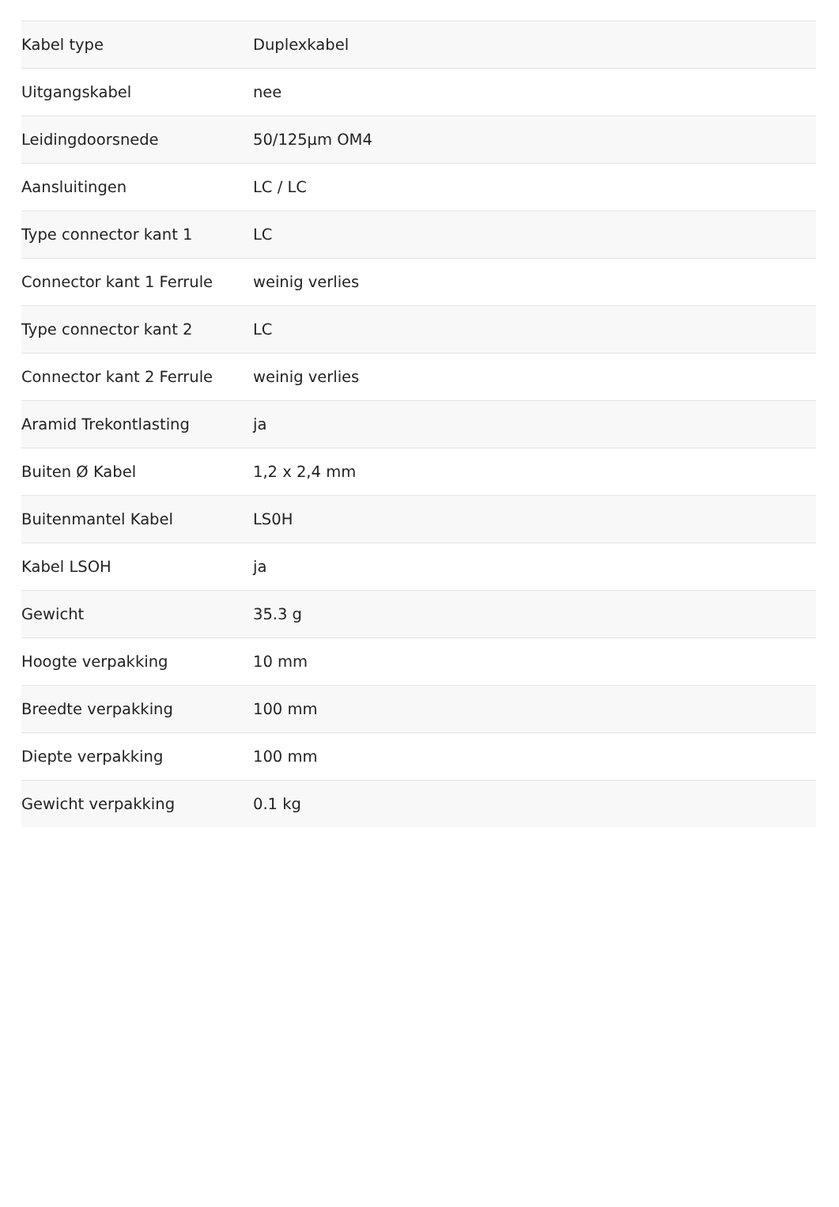| Kabel type | Duplexkabel |
| Uitgangskabel | nee |
| Leidingdoorsnede | 50/125µm OM4 |
| Aansluitingen | LC / LC |
| Type connector kant 1 | LC |
| Connector kant 1 Ferrule | weinig verlies |
| Type connector kant 2 | LC |
| Connector kant 2 Ferrule | weinig verlies |
| Aramid Trekontlasting | ja |
| Buiten Ø Kabel | 1,2 x 2,4 mm |
| Buitenmantel Kabel | LS0H |
| Kabel LSOH | ja |
| Gewicht | 35.3 g |
| Hoogte verpakking | 10 mm |
| Breedte verpakking | 100 mm |
| Diepte verpakking | 100 mm |
| Gewicht verpakking | 0.1 kg |